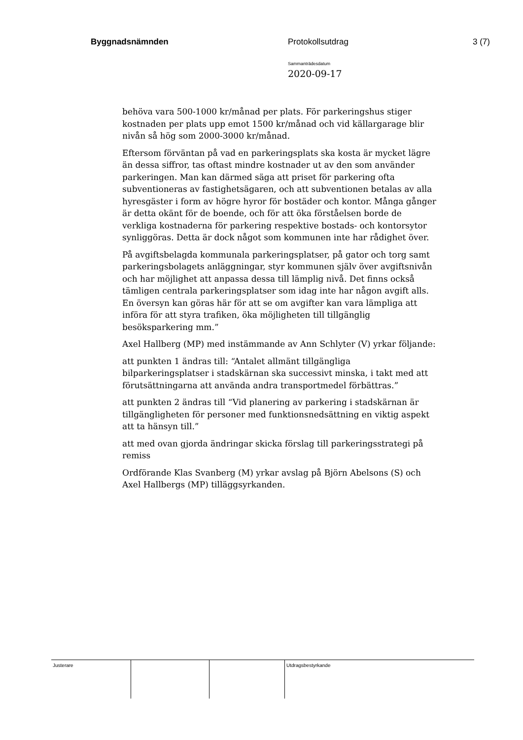Byggnadsnämnden Protokollsutdrag 3 (7)
Sammanträdesdatum
2020-09-17
behöva vara 500-1000 kr/månad per plats. För parkeringshus stiger kostnaden per plats upp emot 1500 kr/månad och vid källargarage blir nivån så hög som 2000-3000 kr/månad.
Eftersom förväntan på vad en parkeringsplats ska kosta är mycket lägre än dessa siffror, tas oftast mindre kostnader ut av den som använder parkeringen. Man kan därmed säga att priset för parkering ofta subventioneras av fastighetsägaren, och att subventionen betalas av alla hyresgäster i form av högre hyror för bostäder och kontor. Många gånger är detta okänt för de boende, och för att öka förståelsen borde de verkliga kostnaderna för parkering respektive bostads- och kontorsytor synliggöras. Detta är dock något som kommunen inte har rådighet över.
På avgiftsbelagda kommunala parkeringsplatser, på gator och torg samt parkeringsbolagets anläggningar, styr kommunen själv över avgiftsnivån och har möjlighet att anpassa dessa till lämplig nivå. Det finns också tämligen centrala parkeringsplatser som idag inte har någon avgift alls. En översyn kan göras här för att se om avgifter kan vara lämpliga att införa för att styra trafiken, öka möjligheten till tillgänglig besöksparkering mm.”
Axel Hallberg (MP) med instämmande av Ann Schlyter (V) yrkar följande:
att punkten 1 ändras till: “Antalet allmänt tillgängliga bilparkeringsplatser i stadskärnan ska successivt minska, i takt med att förutsättningarna att använda andra transportmedel förbättras.”
att punkten 2 ändras till “Vid planering av parkering i stadskärnan är tillgängligheten för personer med funktionsnedsättning en viktig aspekt att ta hänsyn till.”
att med ovan gjorda ändringar skicka förslag till parkeringsstrategi på remiss
Ordförande Klas Svanberg (M) yrkar avslag på Björn Abelsons (S) och Axel Hallbergs (MP) tilläggsyrkanden.
| Justerare | | | Utdragsbestyrkande |